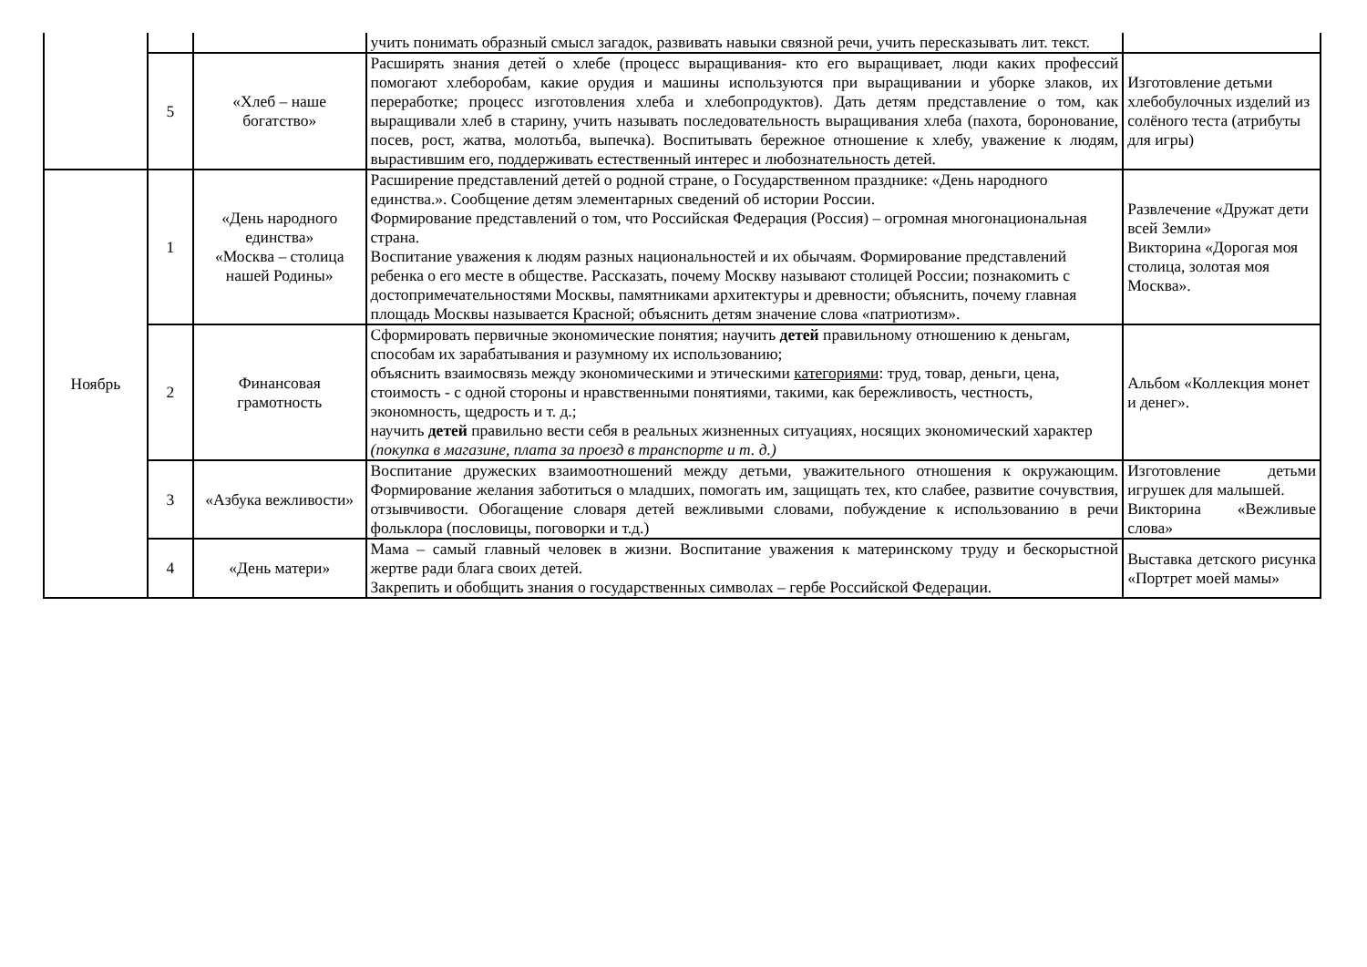| | | | учить понимать образный смысл загадок, развивать навыки связной речи, учить пересказывать лит. текст. | |
| | 5 | «Хлеб – наше богатство» | Расширять знания детей о хлебе (процесс выращивания- кто его выращивает, люди каких профессий помогают хлеборобам, какие орудия и машины используются при выращивании и уборке злаков, их переработке; процесс изготовления хлеба и хлебопродуктов). Дать детям представление о том, как выращивали хлеб в старину, учить называть последовательность выращивания хлеба (пахота, боронование, посев, рост, жатва, молотьба, выпечка). Воспитывать бережное отношение к хлебу, уважение к людям, вырастившим его, поддерживать естественный интерес и любознательность детей. | Изготовление детьми хлебобулочных изделий из солёного теста (атрибуты для игры) |
| Ноябрь | 1 | «День народного единства» «Москва – столица нашей Родины» | Расширение представлений детей о родной стране, о Государственном празднике: «День народного единства.». Сообщение детям элементарных сведений об истории России. Формирование представлений о том, что Российская Федерация (Россия) – огромная многонациональная страна. Воспитание уважения к людям разных национальностей и их обычаям. Формирование представлений ребенка о его месте в обществе. Рассказать, почему Москву называют столицей России; познакомить с достопримечательностями Москвы, памятниками архитектуры и древности; объяснить, почему главная площадь Москвы называется Красной; объяснить детям значение слова «патриотизм». | Развлечение «Дружат дети всей Земли» Викторина «Дорогая моя столица, золотая моя Москва». |
| | 2 | Финансовая грамотность | Сформировать первичные экономические понятия; научить детей правильному отношению к деньгам, способам их зарабатывания и разумному их использованию; объяснить взаимосвязь между экономическими и этическими категориями : труд, товар, деньги, цена, стоимость - с одной стороны и нравственными понятиями, такими, как бережливость, честность, экономность, щедрость и т. д.; научить детей правильно вести себя в реальных жизненных ситуациях, носящих экономический характер (покупка в магазине, плата за проезд в транспорте и т. д.) | Альбом «Коллекция монет и денег». |
| | 3 | «Азбука вежливости» | Воспитание дружеских взаимоотношений между детьми, уважительного отношения к окружающим. Формирование желания заботиться о младших, помогать им, защищать тех, кто слабее, развитие сочувствия, отзывчивости. Обогащение словаря детей вежливыми словами, побуждение к использованию в речи фольклора (пословицы, поговорки и т.д.) | Изготовление детьми игрушек для малышей. Викторина «Вежливые слова» |
| | 4 | «День матери» | Мама – самый главный человек в жизни. Воспитание уважения к материнскому труду и бескорыстной жертве ради блага своих детей. Закрепить и обобщить знания о государственных символах – гербе Российской Федерации. | Выставка детского рисунка «Портрет моей мамы» |